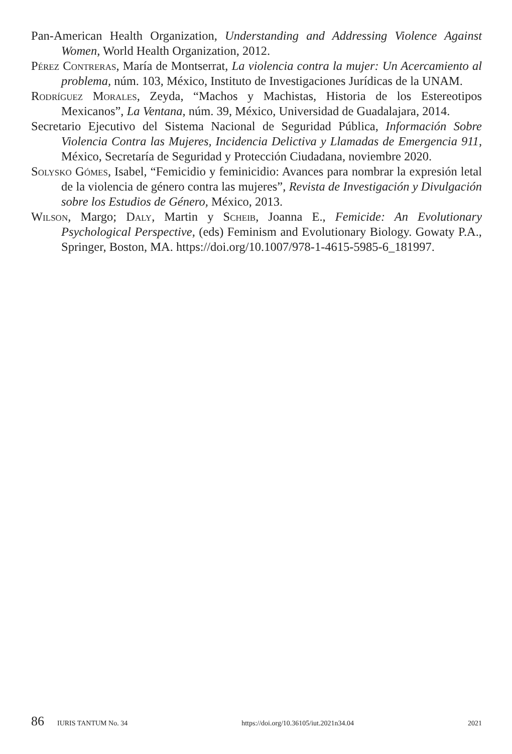Pan-American Health Organization, Understanding and Addressing Violence Against Women, World Health Organization, 2012.
Pérez Contreras, María de Montserrat, La violencia contra la mujer: Un Acercamiento al problema, núm. 103, México, Instituto de Investigaciones Jurídicas de la UNAM.
Rodríguez Morales, Zeyda, “Machos y Machistas, Historia de los Estereotipos Mexicanos”, La Ventana, núm. 39, México, Universidad de Guadalajara, 2014.
Secretario Ejecutivo del Sistema Nacional de Seguridad Pública, Información Sobre Violencia Contra las Mujeres, Incidencia Delictiva y Llamadas de Emergencia 911, México, Secretaría de Seguridad y Protección Ciudadana, noviembre 2020.
Solysko Gómes, Isabel, “Femicidio y feminicidio: Avances para nombrar la expresión letal de la violencia de género contra las mujeres”, Revista de Investigación y Divulgación sobre los Estudios de Género, México, 2013.
Wilson, Margo; Daly, Martin y Scheib, Joanna E., Femicide: An Evolutionary Psychological Perspective, (eds) Feminism and Evolutionary Biology. Gowaty P.A., Springer, Boston, MA. https://doi.org/10.1007/978-1-4615-5985-6_181997.
86 IURIS TANTUM No. 34 https://doi.org/10.36105/iut.2021n34.04 2021